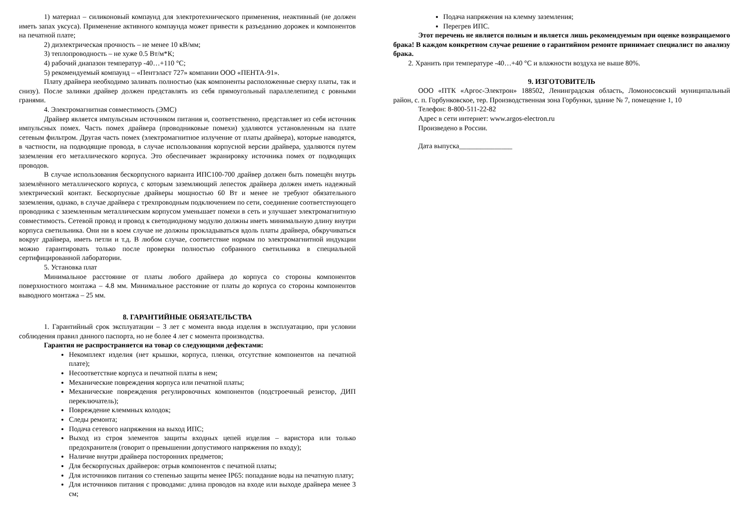1) материал – силиконовый компаунд для электротехнического применения, неактивный (не должен иметь запах уксуса). Применение активного компаунда может привести к разъеданию дорожек и компонентов на печатной плате;
2) диэлектрическая прочность – не менее 10 кВ/мм;
3) теплопроводность – не хуже 0.5 Вт/м*К;
4) рабочий диапазон температур -40…+110 °С;
5) рекомендуемый компаунд – «Пентэласт 727» компании ООО «ПЕНТА-91».
Плату драйвера необходимо заливать полностью (как компоненты расположенные сверху платы, так и снизу). После заливки драйвер должен представлять из себя прямоугольный параллелепипед с ровными гранями.
4. Электромагнитная совместимость (ЭМС)
Драйвер является импульсным источником питания и, соответственно, представляет из себя источник импульсных помех. Часть помех драйвера (проводниковые помехи) удаляются установленным на плате сетевым фильтром. Другая часть помех (электромагнитное излучение от платы драйвера), которые наводятся, в частности, на подводящие провода, в случае использования корпусной версии драйвера, удаляются путем заземления его металлического корпуса. Это обеспечивает экранировку источника помех от подводящих проводов.
В случае использования бескорпусного варианта ИПС100-700 драйвер должен быть помещён внутрь заземлённого металлического корпуса, с которым заземляющий лепесток драйвера должен иметь надежный электрический контакт. Бескорпусные драйверы мощностью 60 Вт и менее не требуют обязательного заземления, однако, в случае драйвера с трехпроводным подключением по сети, соединение соответствующего проводника с заземленным металлическим корпусом уменьшает помехи в сеть и улучшает электромагнитную совместимость. Сетевой провод и провод к светодиодному модулю должны иметь минимальную длину внутри корпуса светильника. Они ни в коем случае не должны прокладываться вдоль платы драйвера, обкручиваться вокруг драйвера, иметь петли и т.д. В любом случае, соответствие нормам по электромагнитной индукции можно гарантировать только после проверки полностью собранного светильника в специальной сертифицированной лаборатории.
5. Установка плат
Минимальное расстояние от платы любого драйвера до корпуса со стороны компонентов поверхностного монтажа – 4.8 мм. Минимальное расстояние от платы до корпуса со стороны компонентов выводного монтажа – 25 мм.
8. ГАРАНТИЙНЫЕ ОБЯЗАТЕЛЬСТВА
1. Гарантийный срок эксплуатации – 3 лет с момента ввода изделия в эксплуатацию, при условии соблюдения правил данного паспорта, но не более 4 лет с момента производства.
Гарантия не распространяется на товар со следующими дефектами:
Некомплект изделия (нет крышки, корпуса, пленки, отсутствие компонентов на печатной плате);
Несоответствие корпуса и печатной платы в нем;
Механические повреждения корпуса или печатной платы;
Механические повреждения регулировочных компонентов (подстроечный резистор, ДИП переключатель);
Повреждение клеммных колодок;
Следы ремонта;
Подача сетевого напряжения на выход ИПС;
Выход из строя элементов защиты входных цепей изделия – варистора или только предохранителя (говорит о превышении допустимого напряжения по входу);
Наличие внутри драйвера посторонних предметов;
Для бескорпусных драйверов: отрыв компонентов с печатной платы;
Для источников питания со степенью защиты менее IP65: попадание воды на печатную плату;
Для источников питания с проводами: длина проводов на входе или выходе драйвера менее 3 см;
Подача напряжения на клемму заземления;
Перегрев ИПС.
Этот перечень не является полным и является лишь рекомендуемым при оценке возвращаемого брака! В каждом конкретном случае решение о гарантийном ремонте принимает специалист по анализу брака.
2. Хранить при температуре -40…+40 °С и влажности воздуха не выше 80%.
9. ИЗГОТОВИТЕЛЬ
ООО «ПТК «Аргос-Электрон» 188502, Ленинградская область, Ломоносовский муниципальный район, с. п. Горбунковское, тер. Производственная зона Горбунки, здание № 7, помещение 1, 10
Телефон: 8-800-511-22-82
Адрес в сети интернет: www.argos-electron.ru
Произведено в России.
Дата выпуска_______________